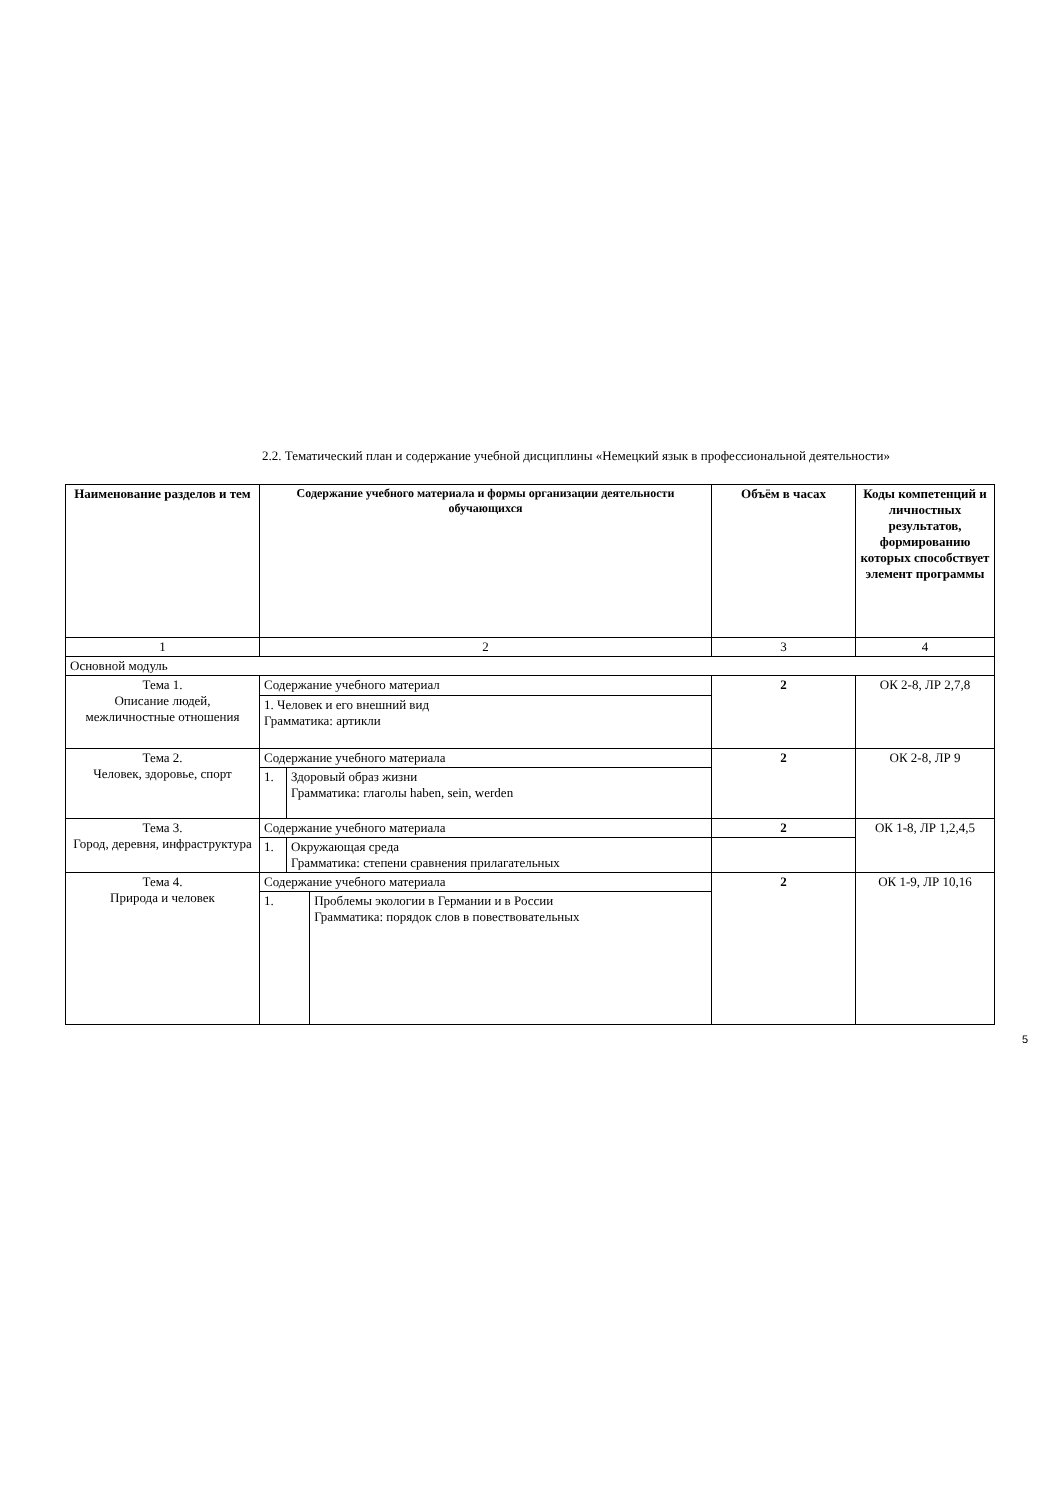2.2. Тематический план и содержание учебной дисциплины «Немецкий язык в профессиональной деятельности»
| Наименование разделов и тем | Содержание учебного материала и формы организации деятельности обучающихся | | | Объём в часах | Коды компетенций и личностных результатов, формированию которых способствует элемент программы |
| --- | --- | --- | --- | --- | --- |
| 1 | 2 | | | 3 | 4 |
| Основной модуль | | | | | |
| Тема 1. Описание людей, межличностные отношения | Содержание учебного материал | | | 2 | ОК 2-8, ЛР 2,7,8 |
| | 1. Человек и его внешний вид Грамматика: артикли | | | | |
| Тема 2. Человек, здоровье, спорт | Содержание учебного материала | | | 2 | ОК 2-8, ЛР 9 |
| | 1. | Здоровый образ жизни Грамматика: глаголы haben, sein, werden | | | |
| Тема 3. Город, деревня, инфраструктура | Содержание учебного материала | | | 2 | ОК 1-8, ЛР 1,2,4,5 |
| | 1. | Окружающая среда Грамматика: степени сравнения прилагательных | | | |
| Тема 4. Природа и человек | Содержание учебного материала | | | 2 | ОК 1-9, ЛР 10,16 |
| | 1. | | Проблемы экологии в Германии и в России Грамматика: порядок слов в повествовательных | | |
5